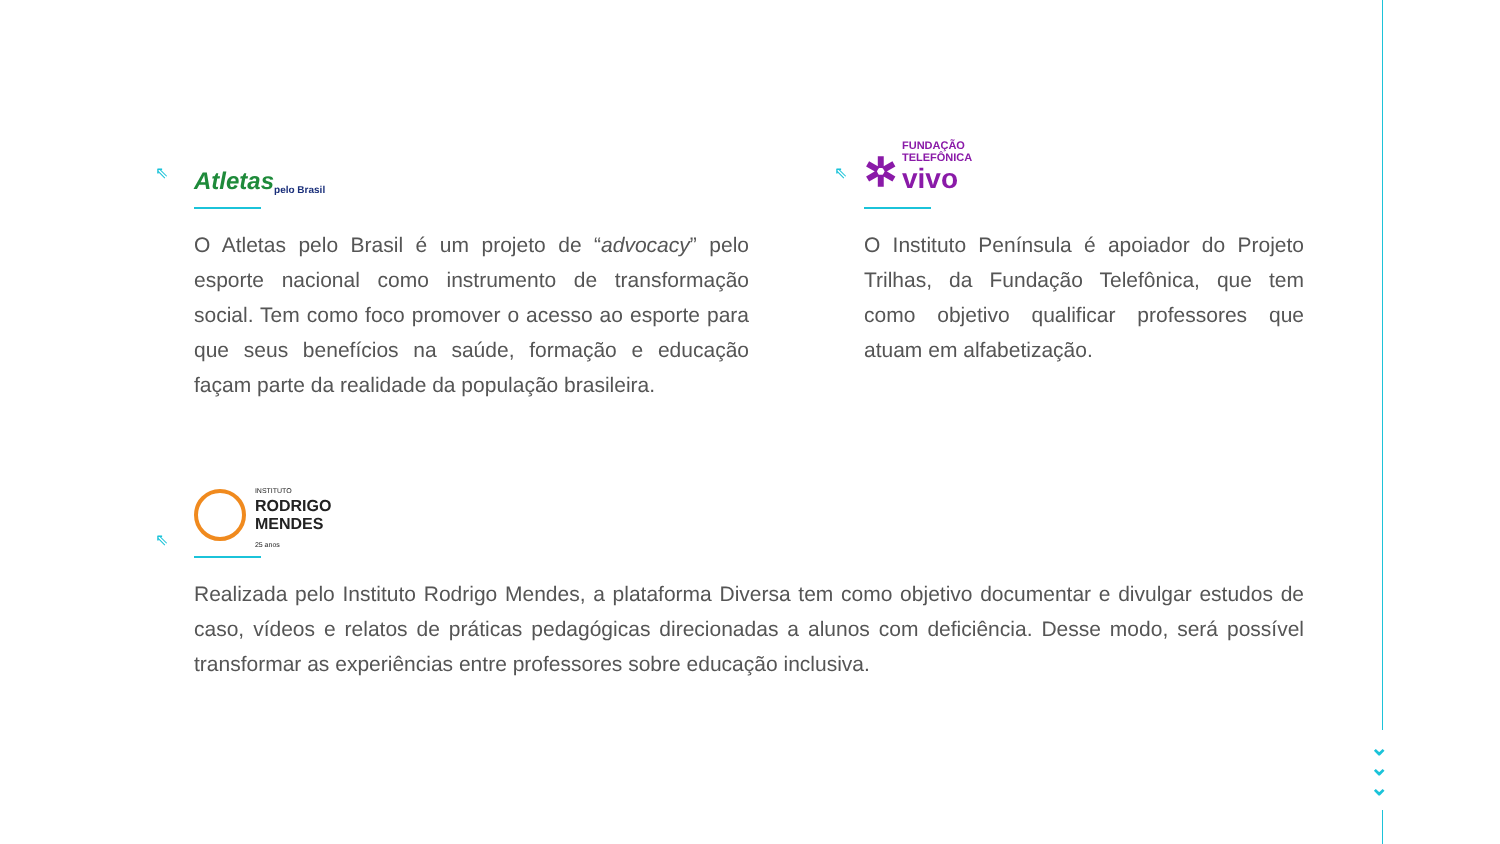⌄
⌄
⌄
⇖
Atletas pelo Brasil
O Atletas pelo Brasil é um projeto de “advocacy” pelo esporte nacional como instrumento de transformação social. Tem como foco promover o acesso ao esporte para que seus benefícios na saúde, formação e educação façam parte da realidade da população brasileira.
⇖
✲ FUNDAÇÃO
TELEFÔNICA
vivo
O Instituto Península é apoiador do Projeto Trilhas, da Fundação Telefônica, que tem como objetivo qualificar professores que atuam em alfabetização.
⇖
INSTITUTO
RODRIGO
MENDES
25 anos
Realizada pelo Instituto Rodrigo Mendes, a plataforma Diversa tem como objetivo documentar e divulgar estudos de caso, vídeos e relatos de práticas pedagógicas direcionadas a alunos com deficiência. Desse modo, será possível transformar as experiências entre professores sobre educação inclusiva.